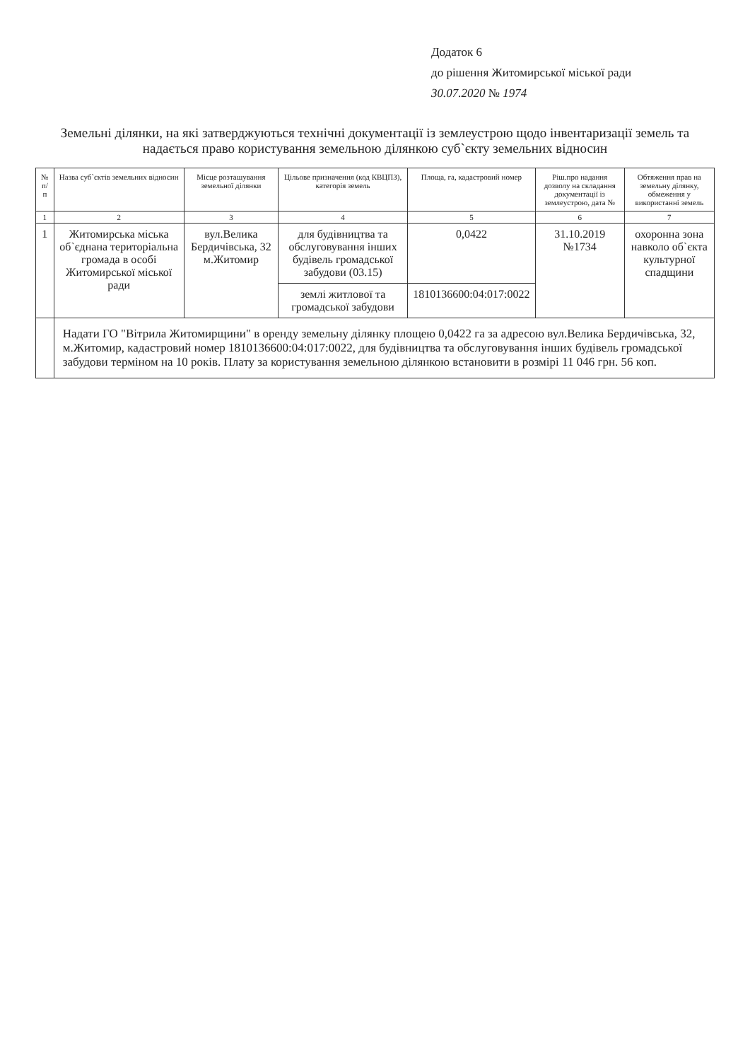Додаток 6
до рішення Житомирської міської ради
30.07.2020 № 1974
Земельні ділянки, на які затверджуються технічні документації із землеустрою щодо інвентаризації земель та надається право користування земельною ділянкою суб`єкту земельних відносин
| № п/п | Назва суб`єктів земельних відносин | Місце розташування земельної ділянки | Цільове призначення (код КВЦПЗ), категорія земель | Площа, га, кадастровий номер | Ріш.про надання дозволу на складання документації із землеустрою, дата № | Обтяження прав на земельну ділянку, обмеження у використанні земель |
| --- | --- | --- | --- | --- | --- | --- |
| 1 | 2 | 3 | 4 | 5 | 6 | 7 |
| 1 | Житомирська міська об`єднана територіальна громада в особі Житомирської міської ради | вул.Велика Бердичівська, 32 м.Житомир | для будівництва та обслуговування інших будівель громадської забудови (03.15) | 0,0422 | 31.10.2019 №1734 | охоронна зона навколо об`єкта культурної спадщини |
| | | | землі житлової та громадської забудови | 1810136600:04:017:0022 | | |
| | Надати ГО "Вітрила Житомирщини" в оренду земельну ділянку площею 0,0422 га за адресою вул.Велика Бердичівська, 32, м.Житомир, кадастровий номер 1810136600:04:017:0022, для будівництва та обслуговування інших будівель громадської забудови терміном на 10 років. Плату за користування земельною ділянкою встановити в розмірі 11 046 грн. 56 коп. | | | | | |